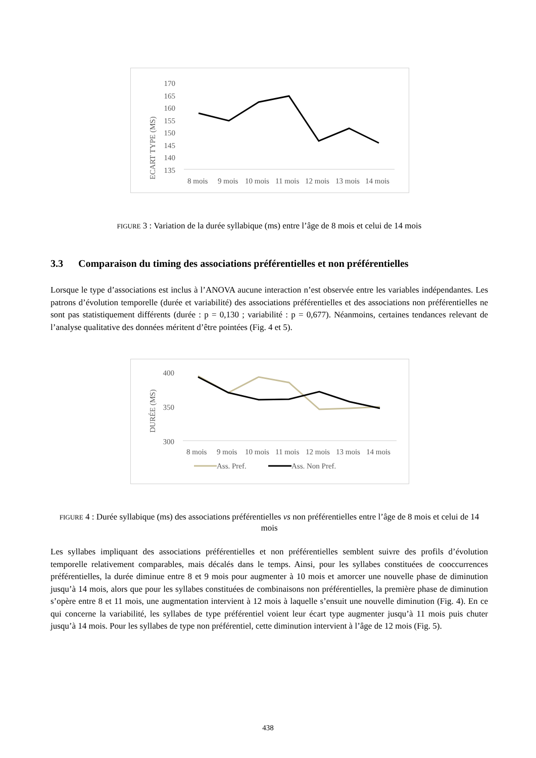ECART TYPE (MS)
170
165
160
155
150
145
140
135
8 mois
9 mois
10 mois
11 mois
12 mois
13 mois
14 mois
FIGURE 3 : Variation de la durée syllabique (ms) entre l’âge de 8 mois et celui de 14 mois
3.3 Comparaison du timing des associations préférentielles et non préférentielles
Lorsque le type d’associations est inclus à l’ANOVA aucune interaction n’est observée entre les variables indépendantes. Les patrons d’évolution temporelle (durée et variabilité) des associations préférentielles et des associations non préférentielles ne sont pas statistiquement différents (durée : p = 0,130 ; variabilité : p = 0,677). Néanmoins, certaines tendances relevant de l’analyse qualitative des données méritent d’être pointées (Fig. 4 et 5).
DURÉE (MS)
400
350
300
8 mois
9 mois
10 mois
11 mois
12 mois
13 mois
14 mois
Ass. Pref.
Ass. Non Pref.
FIGURE 4 : Durée syllabique (ms) des associations préférentielles vs non préférentielles entre l’âge de 8 mois et celui de 14 mois
Les syllabes impliquant des associations préférentielles et non préférentielles semblent suivre des profils d’évolution temporelle relativement comparables, mais décalés dans le temps. Ainsi, pour les syllabes constituées de cooccurrences préférentielles, la durée diminue entre 8 et 9 mois pour augmenter à 10 mois et amorcer une nouvelle phase de diminution jusqu’à 14 mois, alors que pour les syllabes constituées de combinaisons non préférentielles, la première phase de diminution s’opère entre 8 et 11 mois, une augmentation intervient à 12 mois à laquelle s’ensuit une nouvelle diminution (Fig. 4). En ce qui concerne la variabilité, les syllabes de type préférentiel voient leur écart type augmenter jusqu’à 11 mois puis chuter jusqu’à 14 mois. Pour les syllabes de type non préférentiel, cette diminution intervient à l’âge de 12 mois (Fig. 5).
438